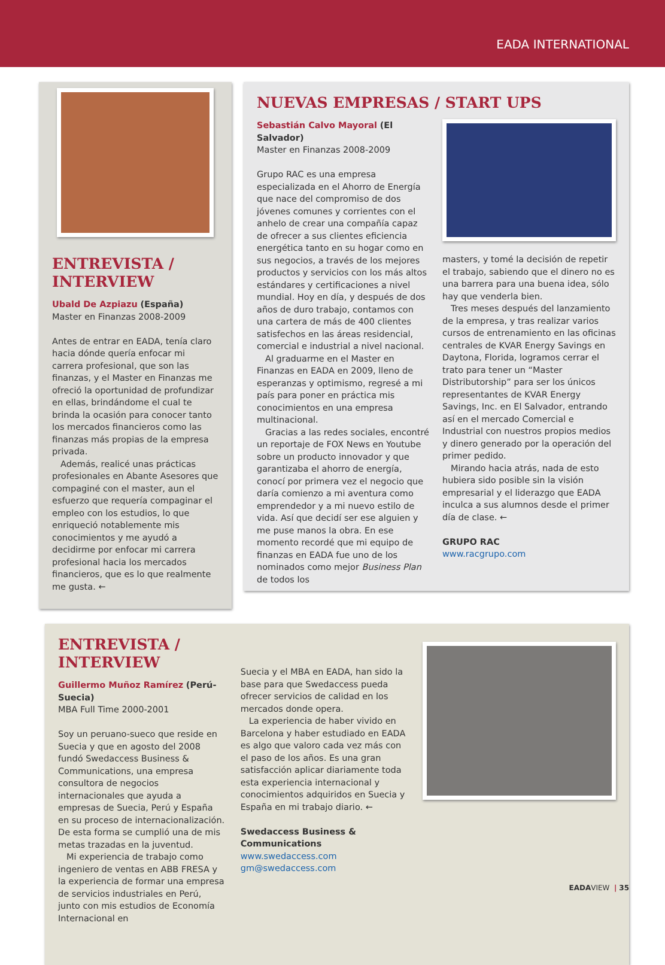EADA INTERNATIONAL
ENTREVISTA /
INTERVIEW
Ubald De Azpiazu (España)
Master en Finanzas 2008-2009
Antes de entrar en EADA, tenía claro hacia dónde quería enfocar mi carrera profesional, que son las finanzas, y el Master en Finanzas me ofreció la oportunidad de profundizar en ellas, brindándome el cual te brinda la ocasión para conocer tanto los mercados financieros como las finanzas más propias de la empresa privada.
Además, realicé unas prácticas profesionales en Abante Asesores que compaginé con el master, aun el esfuerzo que requería compaginar el empleo con los estudios, lo que enriqueció notablemente mis conocimientos y me ayudó a decidirme por enfocar mi carrera profesional hacia los mercados financieros, que es lo que realmente me gusta. ←
NUEVAS EMPRESAS / START UPS
Sebastián Calvo Mayoral (El Salvador)
Master en Finanzas 2008-2009
Grupo RAC es una empresa especializada en el Ahorro de Energía que nace del compromiso de dos jóvenes comunes y corrientes con el anhelo de crear una compañía capaz de ofrecer a sus clientes eficiencia energética tanto en su hogar como en sus negocios, a través de los mejores productos y servicios con los más altos estándares y certificaciones a nivel mundial. Hoy en día, y después de dos años de duro trabajo, contamos con una cartera de más de 400 clientes satisfechos en las áreas residencial, comercial e industrial a nivel nacional.
Al graduarme en el Master en Finanzas en EADA en 2009, lleno de esperanzas y optimismo, regresé a mi país para poner en práctica mis conocimientos en una empresa multinacional.
Gracias a las redes sociales, encontré un reportaje de FOX News en Youtube sobre un producto innovador y que garantizaba el ahorro de energía, conocí por primera vez el negocio que daría comienzo a mi aventura como emprendedor y a mi nuevo estilo de vida. Así que decidí ser ese alguien y me puse manos la obra. En ese momento recordé que mi equipo de finanzas en EADA fue uno de los nominados como mejor Business Plan de todos los
masters, y tomé la decisión de repetir el trabajo, sabiendo que el dinero no es una barrera para una buena idea, sólo hay que venderla bien.
Tres meses después del lanzamiento de la empresa, y tras realizar varios cursos de entrenamiento en las oficinas centrales de KVAR Energy Savings en Daytona, Florida, logramos cerrar el trato para tener un “Master Distributorship” para ser los únicos representantes de KVAR Energy Savings, Inc. en El Salvador, entrando así en el mercado Comercial e Industrial con nuestros propios medios y dinero generado por la operación del primer pedido.
Mirando hacia atrás, nada de esto hubiera sido posible sin la visión empresarial y el liderazgo que EADA inculca a sus alumnos desde el primer día de clase. ←
GRUPO RAC
www.racgrupo.com
ENTREVISTA / INTERVIEW
Guillermo Muñoz Ramírez (Perú-Suecia)
MBA Full Time 2000-2001
Soy un peruano-sueco que reside en Suecia y que en agosto del 2008 fundó Swedaccess Business & Communications, una empresa consultora de negocios internacionales que ayuda a empresas de Suecia, Perú y España en su proceso de internacionalización. De esta forma se cumplió una de mis metas trazadas en la juventud.
Mi experiencia de trabajo como ingeniero de ventas en ABB FRESA y la experiencia de formar una empresa de servicios industriales en Perú, junto con mis estudios de Economía Internacional en
Suecia y el MBA en EADA, han sido la base para que Swedaccess pueda ofrecer servicios de calidad en los mercados donde opera.
La experiencia de haber vivido en Barcelona y haber estudiado en EADA es algo que valoro cada vez más con el paso de los años. Es una gran satisfacción aplicar diariamente toda esta experiencia internacional y conocimientos adquiridos en Suecia y España en mi trabajo diario. ←
Swedaccess Business & Communications
www.swedaccess.com
gm@swedaccess.com
EADAVIEW | 35